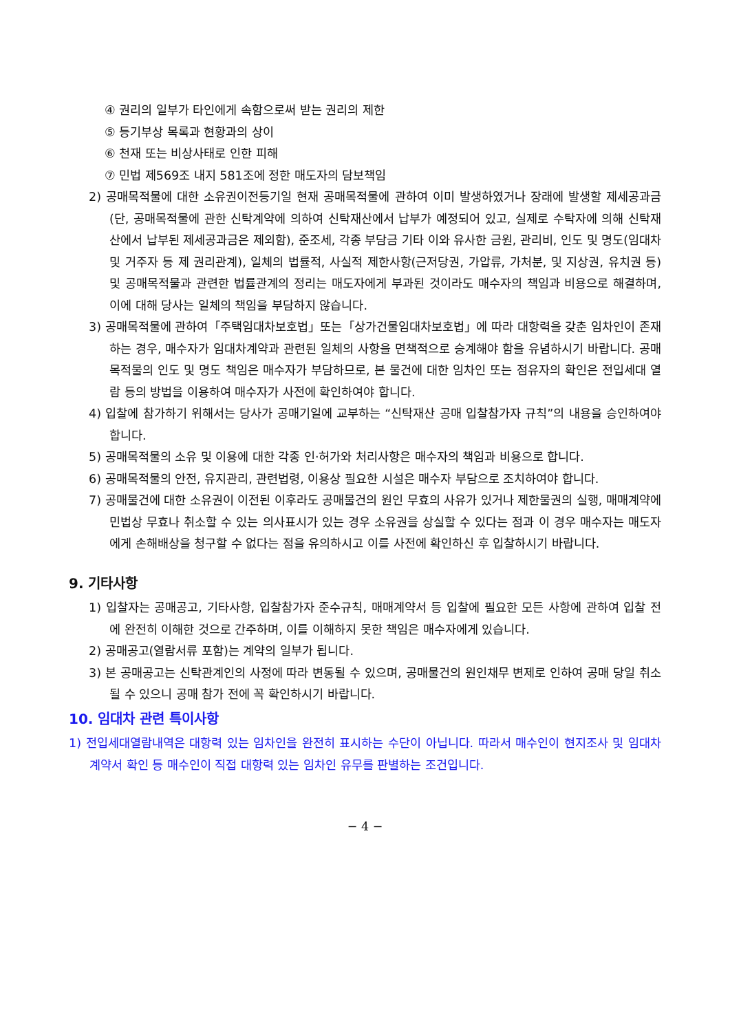④ 권리의 일부가 타인에게 속함으로써 받는 권리의 제한
⑤ 등기부상 목록과 현황과의 상이
⑥ 천재 또는 비상사태로 인한 피해
⑦ 민법 제569조 내지 581조에 정한 매도자의 담보책임
2) 공매목적물에 대한 소유권이전등기일 현재 공매목적물에 관하여 이미 발생하였거나 장래에 발생할 제세공과금(단, 공매목적물에 관한 신탁계약에 의하여 신탁재산에서 납부가 예정되어 있고, 실제로 수탁자에 의해 신탁재산에서 납부된 제세공과금은 제외함), 준조세, 각종 부담금 기타 이와 유사한 금원, 관리비, 인도 및 명도(임대차 및 거주자 등 제 권리관계), 일체의 법률적, 사실적 제한사항(근저당권, 가압류, 가처분, 및 지상권, 유치권 등) 및 공매목적물과 관련한 법률관계의 정리는 매도자에게 부과된 것이라도 매수자의 책임과 비용으로 해결하며, 이에 대해 당사는 일체의 책임을 부담하지 않습니다.
3) 공매목적물에 관하여「주택임대차보호법」또는「상가건물임대차보호법」에 따라 대항력을 갖춘 임차인이 존재하는 경우, 매수자가 임대차계약과 관련된 일체의 사항을 면책적으로 승계해야 함을 유념하시기 바랍니다. 공매목적물의 인도 및 명도 책임은 매수자가 부담하므로, 본 물건에 대한 임차인 또는 점유자의 확인은 전입세대 열람 등의 방법을 이용하여 매수자가 사전에 확인하여야 합니다.
4) 입찰에 참가하기 위해서는 당사가 공매기일에 교부하는 “신탁재산 공매 입찰참가자 규칙”의 내용을 승인하여야 합니다.
5) 공매목적물의 소유 및 이용에 대한 각종 인·허가와 처리사항은 매수자의 책임과 비용으로 합니다.
6) 공매목적물의 안전, 유지관리, 관련법령, 이용상 필요한 시설은 매수자 부담으로 조치하여야 합니다.
7) 공매물건에 대한 소유권이 이전된 이후라도 공매물건의 원인 무효의 사유가 있거나 제한물권의 실행, 매매계약에 민법상 무효나 취소할 수 있는 의사표시가 있는 경우 소유권을 상실할 수 있다는 점과 이 경우 매수자는 매도자에게 손해배상을 청구할 수 없다는 점을 유의하시고 이를 사전에 확인하신 후 입찰하시기 바랍니다.
9. 기타사항
1) 입찰자는 공매공고, 기타사항, 입찰참가자 준수규칙, 매매계약서 등 입찰에 필요한 모든 사항에 관하여 입찰 전에 완전히 이해한 것으로 간주하며, 이를 이해하지 못한 책임은 매수자에게 있습니다.
2) 공매공고(열람서류 포함)는 계약의 일부가 됩니다.
3) 본 공매공고는 신탁관계인의 사정에 따라 변동될 수 있으며, 공매물건의 원인채무 변제로 인하여 공매 당일 취소될 수 있으니 공매 참가 전에 꼭 확인하시기 바랍니다.
10. 임대차 관련 특이사항
1) 전입세대열람내역은 대항력 있는 임차인을 완전히 표시하는 수단이 아닙니다. 따라서 매수인이 현지조사 및 임대차계약서 확인 등 매수인이 직접 대항력 있는 임차인 유무를 판별하는 조건입니다.
− 4 −